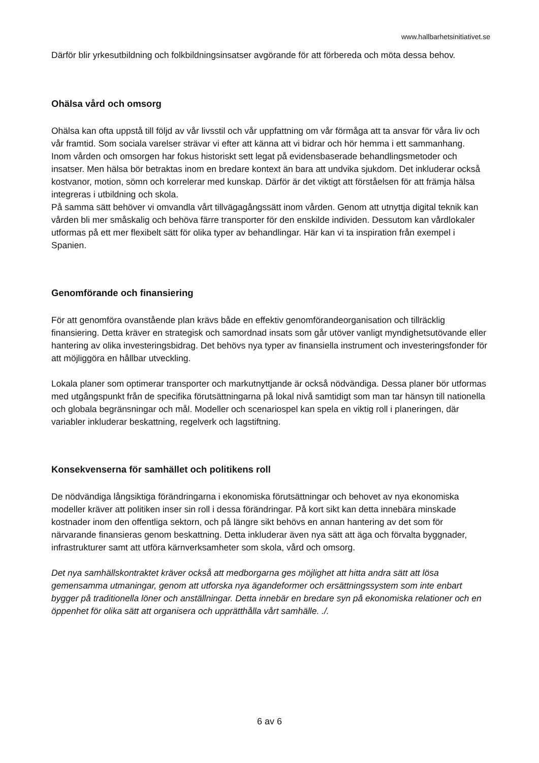www.hallbarhetsinitiativet.se
Därför blir yrkesutbildning och folkbildningsinsatser avgörande för att förbereda och möta dessa behov.
Ohälsa vård och omsorg
Ohälsa kan ofta uppstå till följd av vår livsstil och vår uppfattning om vår förmåga att ta ansvar för våra liv och vår framtid. Som sociala varelser strävar vi efter att känna att vi bidrar och hör hemma i ett sammanhang.
Inom vården och omsorgen har fokus historiskt sett legat på evidensbaserade behandlingsmetoder och insatser. Men hälsa bör betraktas inom en bredare kontext än bara att undvika sjukdom. Det inkluderar också kostvanor, motion, sömn och korrelerar med kunskap. Därför är det viktigt att förståelsen för att främja hälsa integreras i utbildning och skola.
På samma sätt behöver vi omvandla vårt tillvägagångssätt inom vården. Genom att utnyttja digital teknik kan vården bli mer småskalig och behöva färre transporter för den enskilde individen. Dessutom kan vårdlokaler utformas på ett mer flexibelt sätt för olika typer av behandlingar. Här kan vi ta inspiration från exempel i Spanien.
Genomförande och finansiering
För att genomföra ovanstående plan krävs både en effektiv genomförandeorganisation och tillräcklig finansiering. Detta kräver en strategisk och samordnad insats som går utöver vanligt myndighetsutövande eller hantering av olika investeringsbidrag. Det behövs nya typer av finansiella instrument och investeringsfonder för att möjliggöra en hållbar utveckling.
Lokala planer som optimerar transporter och markutnyttjande är också nödvändiga. Dessa planer bör utformas med utgångspunkt från de specifika förutsättningarna på lokal nivå samtidigt som man tar hänsyn till nationella och globala begränsningar och mål. Modeller och scenariospel kan spela en viktig roll i planeringen, där variabler inkluderar beskattning, regelverk och lagstiftning.
Konsekvenserna för samhället och politikens roll
De nödvändiga långsiktiga förändringarna i ekonomiska förutsättningar och behovet av nya ekonomiska modeller kräver att politiken inser sin roll i dessa förändringar. På kort sikt kan detta innebära minskade kostnader inom den offentliga sektorn, och på längre sikt behövs en annan hantering av det som för närvarande finansieras genom beskattning. Detta inkluderar även nya sätt att äga och förvalta byggnader, infrastrukturer samt att utföra kärnverksamheter som skola, vård och omsorg.
Det nya samhällskontraktet kräver också att medborgarna ges möjlighet att hitta andra sätt att lösa gemensamma utmaningar, genom att utforska nya ägandeformer och ersättningssystem som inte enbart bygger på traditionella löner och anställningar. Detta innebär en bredare syn på ekonomiska relationer och en öppenhet för olika sätt att organisera och upprätthålla vårt samhälle. ./.
6 av 6